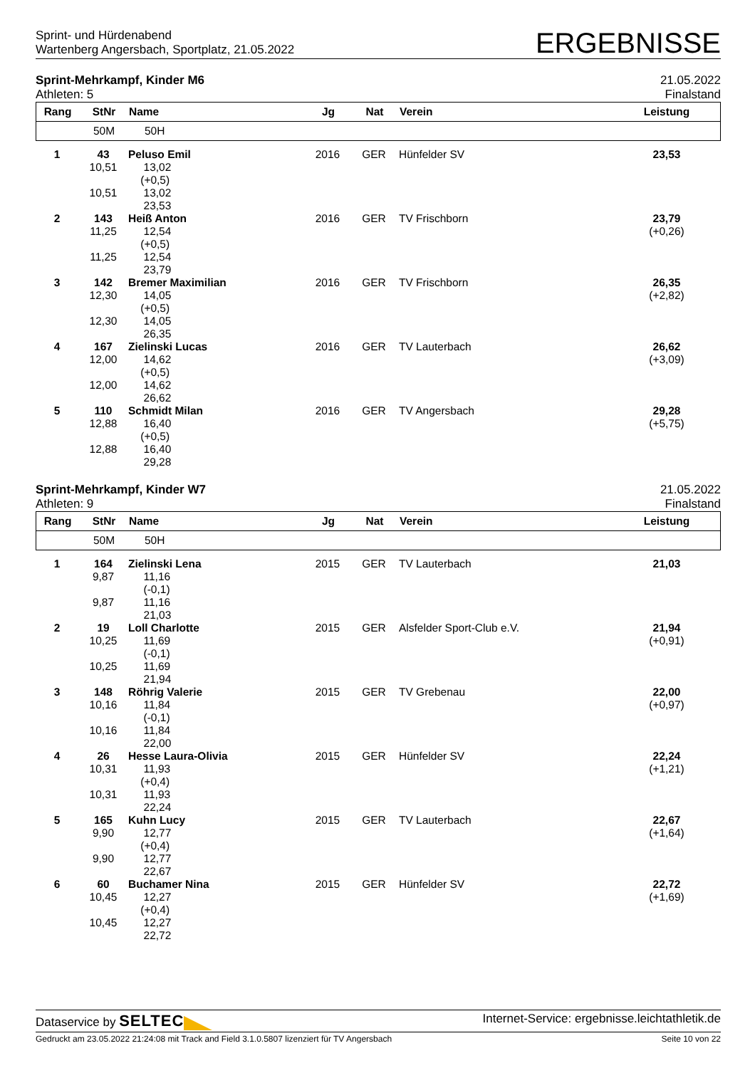Sprint- und Hürdenabend
Wartenberg Angersbach, Sportplatz, 21.05.2022
ERGEBNISSE
Sprint-Mehrkampf, Kinder M6
Athleten: 5
21.05.2022
Finalstand
| Rang | StNr | Name | Jg | Nat | Verein | Leistung |
| --- | --- | --- | --- | --- | --- | --- |
| | 50M | 50H | | | | |
| 1 | 43 10,51 10,51 | Peluso Emil 13,02 (+0,5) 13,02 23,53 | 2016 | GER | Hünfelder SV | 23,53 |
| 2 | 143 11,25 11,25 | Heiß Anton 12,54 (+0,5) 12,54 23,79 | 2016 | GER | TV Frischborn | 23,79 (+0,26) |
| 3 | 142 12,30 12,30 | Bremer Maximilian 14,05 (+0,5) 14,05 26,35 | 2016 | GER | TV Frischborn | 26,35 (+2,82) |
| 4 | 167 12,00 12,00 | Zielinski Lucas 14,62 (+0,5) 14,62 26,62 | 2016 | GER | TV Lauterbach | 26,62 (+3,09) |
| 5 | 110 12,88 12,88 | Schmidt Milan 16,40 (+0,5) 16,40 29,28 | 2016 | GER | TV Angersbach | 29,28 (+5,75) |
Sprint-Mehrkampf, Kinder W7
Athleten: 9
21.05.2022
Finalstand
| Rang | StNr | Name | Jg | Nat | Verein | Leistung |
| --- | --- | --- | --- | --- | --- | --- |
| | 50M | 50H | | | | |
| 1 | 164 9,87 9,87 | Zielinski Lena 11,16 (-0,1) 11,16 21,03 | 2015 | GER | TV Lauterbach | 21,03 |
| 2 | 19 10,25 10,25 | Loll Charlotte 11,69 (-0,1) 11,69 21,94 | 2015 | GER | Alsfelder Sport-Club e.V. | 21,94 (+0,91) |
| 3 | 148 10,16 10,16 | Röhrig Valerie 11,84 (-0,1) 11,84 22,00 | 2015 | GER | TV Grebenau | 22,00 (+0,97) |
| 4 | 26 10,31 10,31 | Hesse Laura-Olivia 11,93 (+0,4) 11,93 22,24 | 2015 | GER | Hünfelder SV | 22,24 (+1,21) |
| 5 | 165 9,90 9,90 | Kuhn Lucy 12,77 (+0,4) 12,77 22,67 | 2015 | GER | TV Lauterbach | 22,67 (+1,64) |
| 6 | 60 10,45 10,45 | Buchamer Nina 12,27 (+0,4) 12,27 22,72 | 2015 | GER | Hünfelder SV | 22,72 (+1,69) |
Dataservice by SELTEC
Internet-Service: ergebnisse.leichtathletik.de
Gedruckt am 23.05.2022 21:24:08 mit Track and Field 3.1.0.5807 lizenziert für TV Angersbach
Seite 10 von 22